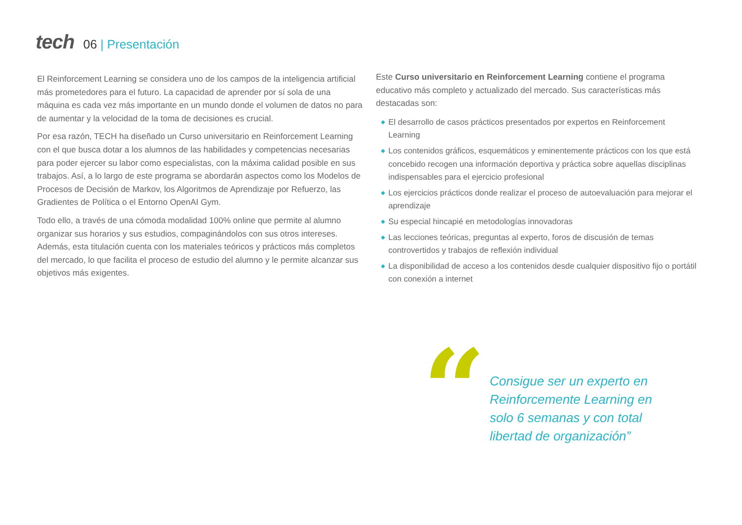tech
06 | Presentación
El Reinforcement Learning se considera uno de los campos de la inteligencia artificial más prometedores para el futuro. La capacidad de aprender por sí sola de una máquina es cada vez más importante en un mundo donde el volumen de datos no para de aumentar y la velocidad de la toma de decisiones es crucial.
Por esa razón, TECH ha diseñado un Curso universitario en Reinforcement Learning con el que busca dotar a los alumnos de las habilidades y competencias necesarias para poder ejercer su labor como especialistas, con la máxima calidad posible en sus trabajos. Así, a lo largo de este programa se abordarán aspectos como los Modelos de Procesos de Decisión de Markov, los Algoritmos de Aprendizaje por Refuerzo, las Gradientes de Política o el Entorno OpenAI Gym.
Todo ello, a través de una cómoda modalidad 100% online que permite al alumno organizar sus horarios y sus estudios, compaginándolos con sus otros intereses. Además, esta titulación cuenta con los materiales teóricos y prácticos más completos del mercado, lo que facilita el proceso de estudio del alumno y le permite alcanzar sus objetivos más exigentes.
Este Curso universitario en Reinforcement Learning contiene el programa educativo más completo y actualizado del mercado. Sus características más destacadas son:
◆ El desarrollo de casos prácticos presentados por expertos en Reinforcement Learning
◆ Los contenidos gráficos, esquemáticos y eminentemente prácticos con los que está concebido recogen una información deportiva y práctica sobre aquellas disciplinas indispensables para el ejercicio profesional
◆ Los ejercicios prácticos donde realizar el proceso de autoevaluación para mejorar el aprendizaje
◆ Su especial hincapié en metodologías innovadoras
◆ Las lecciones teóricas, preguntas al experto, foros de discusión de temas controvertidos y trabajos de reflexión individual
◆ La disponibilidad de acceso a los contenidos desde cualquier dispositivo fijo o portátil con conexión a internet
“
Consigue ser un experto en Reinforcemente Learning en solo 6 semanas y con total libertad de organización”